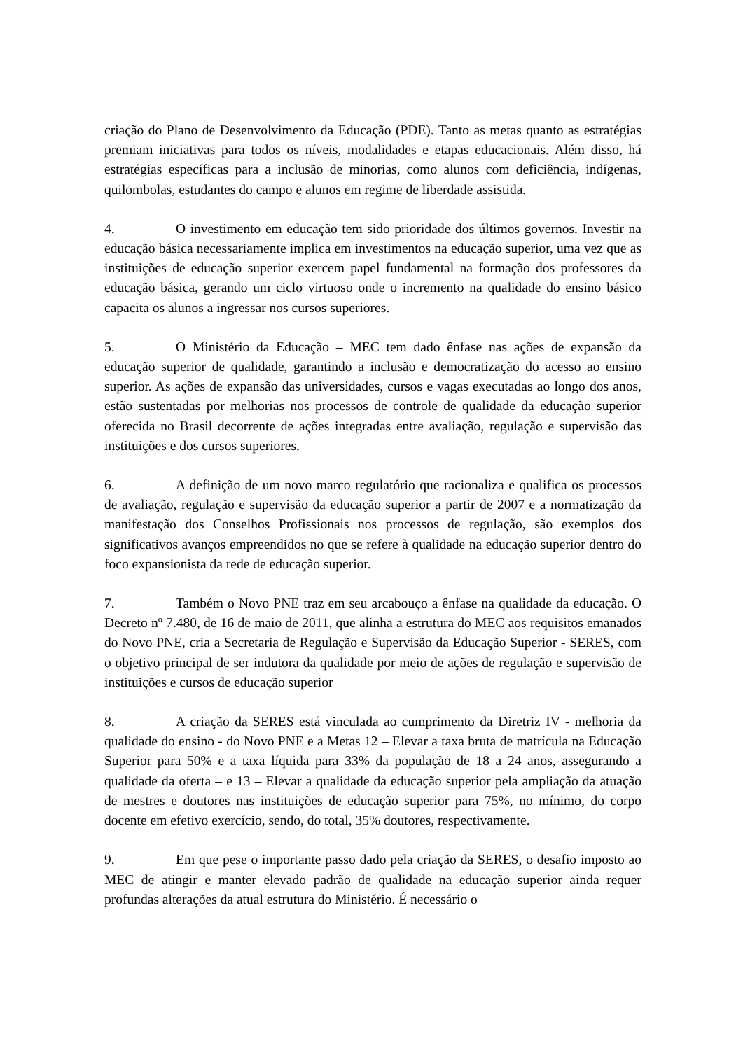criação do Plano de Desenvolvimento da Educação (PDE). Tanto as metas quanto as estratégias premiam iniciativas para todos os níveis, modalidades e etapas educacionais. Além disso, há estratégias específicas para a inclusão de minorias, como alunos com deficiência, indígenas, quilombolas, estudantes do campo e alunos em regime de liberdade assistida.
4. O investimento em educação tem sido prioridade dos últimos governos. Investir na educação básica necessariamente implica em investimentos na educação superior, uma vez que as instituições de educação superior exercem papel fundamental na formação dos professores da educação básica, gerando um ciclo virtuoso onde o incremento na qualidade do ensino básico capacita os alunos a ingressar nos cursos superiores.
5. O Ministério da Educação – MEC tem dado ênfase nas ações de expansão da educação superior de qualidade, garantindo a inclusão e democratização do acesso ao ensino superior. As ações de expansão das universidades, cursos e vagas executadas ao longo dos anos, estão sustentadas por melhorias nos processos de controle de qualidade da educação superior oferecida no Brasil decorrente de ações integradas entre avaliação, regulação e supervisão das instituições e dos cursos superiores.
6. A definição de um novo marco regulatório que racionaliza e qualifica os processos de avaliação, regulação e supervisão da educação superior a partir de 2007 e a normatização da manifestação dos Conselhos Profissionais nos processos de regulação, são exemplos dos significativos avanços empreendidos no que se refere à qualidade na educação superior dentro do foco expansionista da rede de educação superior.
7. Também o Novo PNE traz em seu arcabouço a ênfase na qualidade da educação. O Decreto nº 7.480, de 16 de maio de 2011, que alinha a estrutura do MEC aos requisitos emanados do Novo PNE, cria a Secretaria de Regulação e Supervisão da Educação Superior - SERES, com o objetivo principal de ser indutora da qualidade por meio de ações de regulação e supervisão de instituições e cursos de educação superior
8. A criação da SERES está vinculada ao cumprimento da Diretriz IV - melhoria da qualidade do ensino - do Novo PNE e a Metas 12 – Elevar a taxa bruta de matrícula na Educação Superior para 50% e a taxa líquida para 33% da população de 18 a 24 anos, assegurando a qualidade da oferta – e 13 – Elevar a qualidade da educação superior pela ampliação da atuação de mestres e doutores nas instituições de educação superior para 75%, no mínimo, do corpo docente em efetivo exercício, sendo, do total, 35% doutores, respectivamente.
9. Em que pese o importante passo dado pela criação da SERES, o desafio imposto ao MEC de atingir e manter elevado padrão de qualidade na educação superior ainda requer profundas alterações da atual estrutura do Ministério. É necessário o